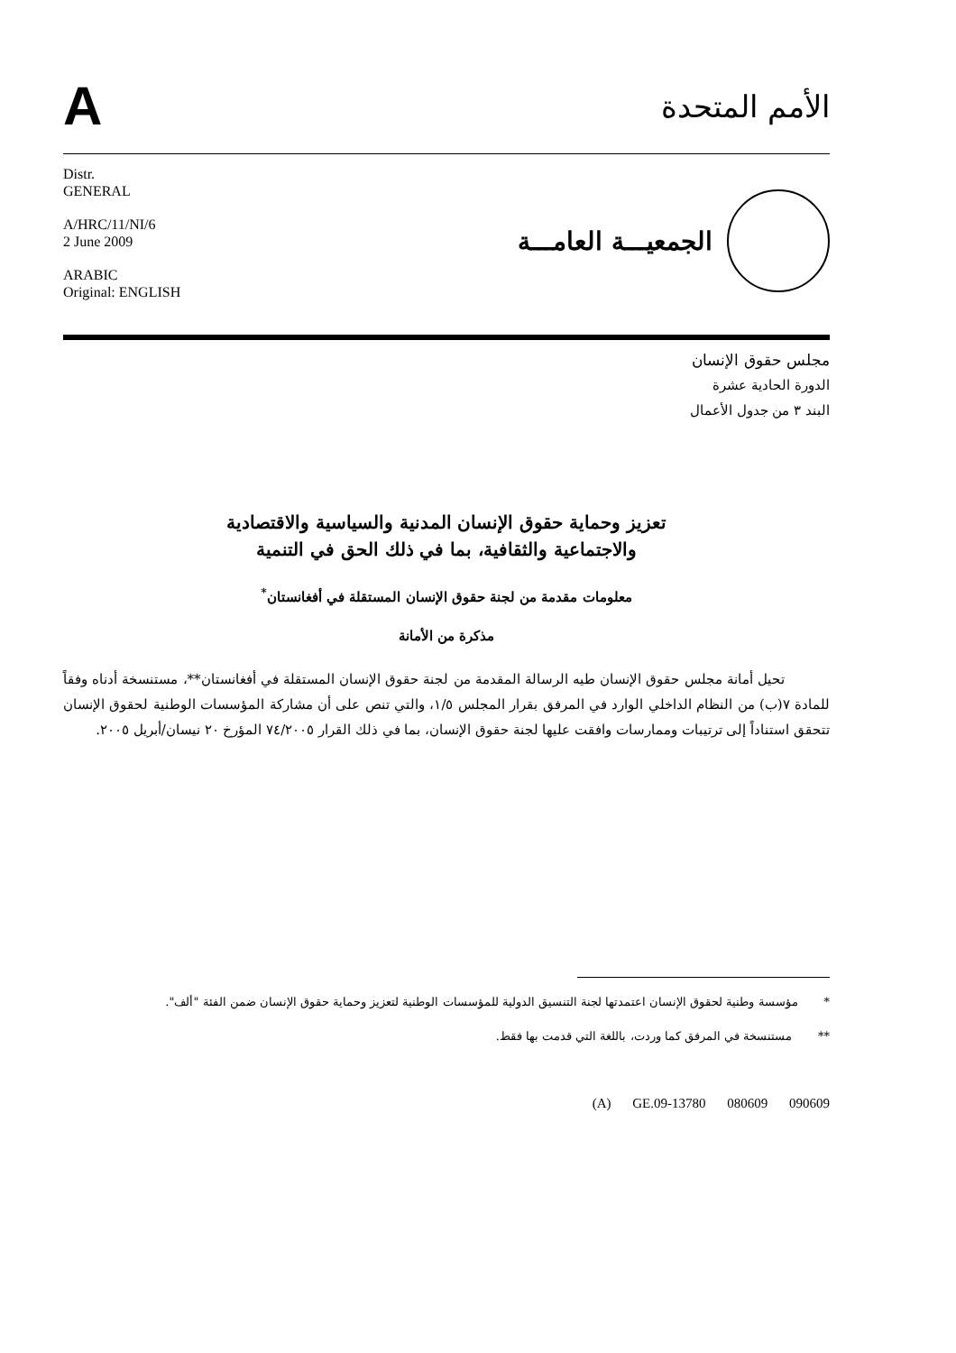A
الأمم المتحدة
Distr.
GENERAL
A/HRC/11/NI/6
2 June 2009
ARABIC
Original: ENGLISH
الجمعيـــة العامـــة
مجلس حقوق الإنسان
الدورة الحادية عشرة
البند ٣ من جدول الأعمال
تعزيز وحماية حقوق الإنسان المدنية والسياسية والاقتصادية
والاجتماعية والثقافية، بما في ذلك الحق في التنمية
معلومات مقدمة من لجنة حقوق الإنسان المستقلة في أفغانستان<sup>*</sup>
مذكرة من الأمانة
تحيل أمانة مجلس حقوق الإنسان طيه الرسالة المقدمة من لجنة حقوق الإنسان المستقلة في أفغانستان**، مستنسخة أدناه وفقاً للمادة ٧(ب) من النظام الداخلي الوارد في المرفق بقرار المجلس ١/٥، والتي تنص على أن مشاركة المؤسسات الوطنية لحقوق الإنسان تتحقق استناداً إلى ترتيبات وممارسات وافقت عليها لجنة حقوق الإنسان، بما في ذلك القرار ٧٤/٢٠٠٥ المؤرخ ٢٠ نيسان/أبريل ٢٠٠٥.
* مؤسسة وطنية لحقوق الإنسان اعتمدتها لجنة التنسيق الدولية للمؤسسات الوطنية لتعزيز وحماية حقوق الإنسان ضمن الفئة "ألف".
** مستنسخة في المرفق كما وردت، باللغة التي قدمت بها فقط.
(A) GE.09-13780 080609 090609